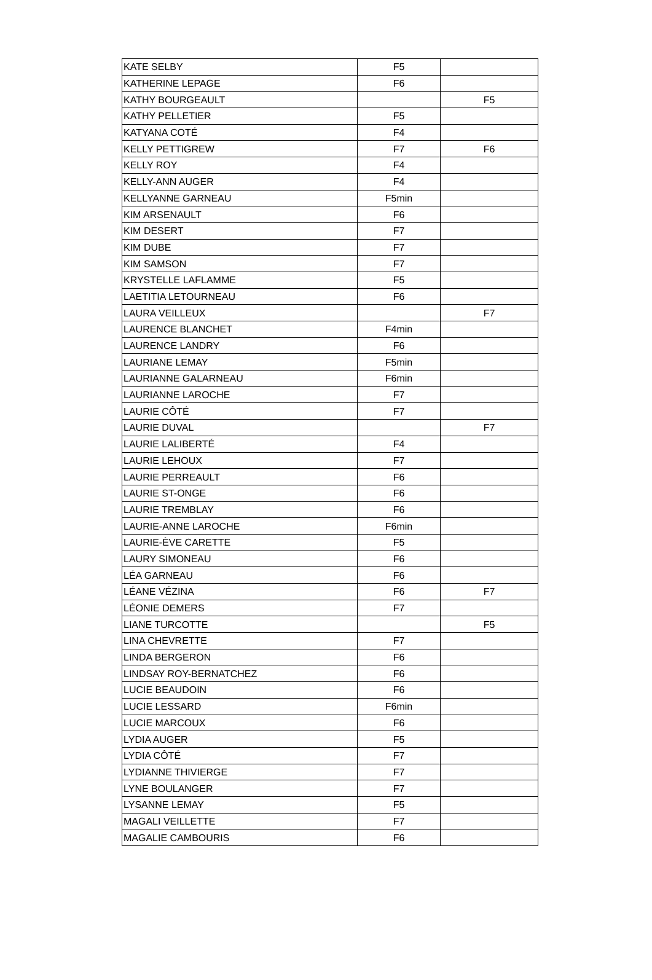| KATE SELBY | F5 | |
| KATHERINE LEPAGE | F6 | |
| KATHY BOURGEAULT | | F5 |
| KATHY PELLETIER | F5 | |
| KATYANA COTÉ | F4 | |
| KELLY PETTIGREW | F7 | F6 |
| KELLY ROY | F4 | |
| KELLY-ANN AUGER | F4 | |
| KELLYANNE GARNEAU | F5min | |
| KIM ARSENAULT | F6 | |
| KIM DESERT | F7 | |
| KIM DUBE | F7 | |
| KIM SAMSON | F7 | |
| KRYSTELLE LAFLAMME | F5 | |
| LAETITIA LETOURNEAU | F6 | |
| LAURA VEILLEUX | | F7 |
| LAURENCE BLANCHET | F4min | |
| LAURENCE LANDRY | F6 | |
| LAURIANE LEMAY | F5min | |
| LAURIANNE GALARNEAU | F6min | |
| LAURIANNE LAROCHE | F7 | |
| LAURIE CÔTÉ | F7 | |
| LAURIE DUVAL | | F7 |
| LAURIE LALIBERTÉ | F4 | |
| LAURIE LEHOUX | F7 | |
| LAURIE PERREAULT | F6 | |
| LAURIE ST-ONGE | F6 | |
| LAURIE TREMBLAY | F6 | |
| LAURIE-ANNE LAROCHE | F6min | |
| LAURIE-ÈVE CARETTE | F5 | |
| LAURY SIMONEAU | F6 | |
| LÉA GARNEAU | F6 | |
| LÉANE VÉZINA | F6 | F7 |
| LÉONIE DEMERS | F7 | |
| LIANE TURCOTTE | | F5 |
| LINA CHEVRETTE | F7 | |
| LINDA BERGERON | F6 | |
| LINDSAY ROY-BERNATCHEZ | F6 | |
| LUCIE BEAUDOIN | F6 | |
| LUCIE LESSARD | F6min | |
| LUCIE MARCOUX | F6 | |
| LYDIA AUGER | F5 | |
| LYDIA CÔTÉ | F7 | |
| LYDIANNE THIVIERGE | F7 | |
| LYNE BOULANGER | F7 | |
| LYSANNE LEMAY | F5 | |
| MAGALI VEILLETTE | F7 | |
| MAGALIE CAMBOURIS | F6 | |